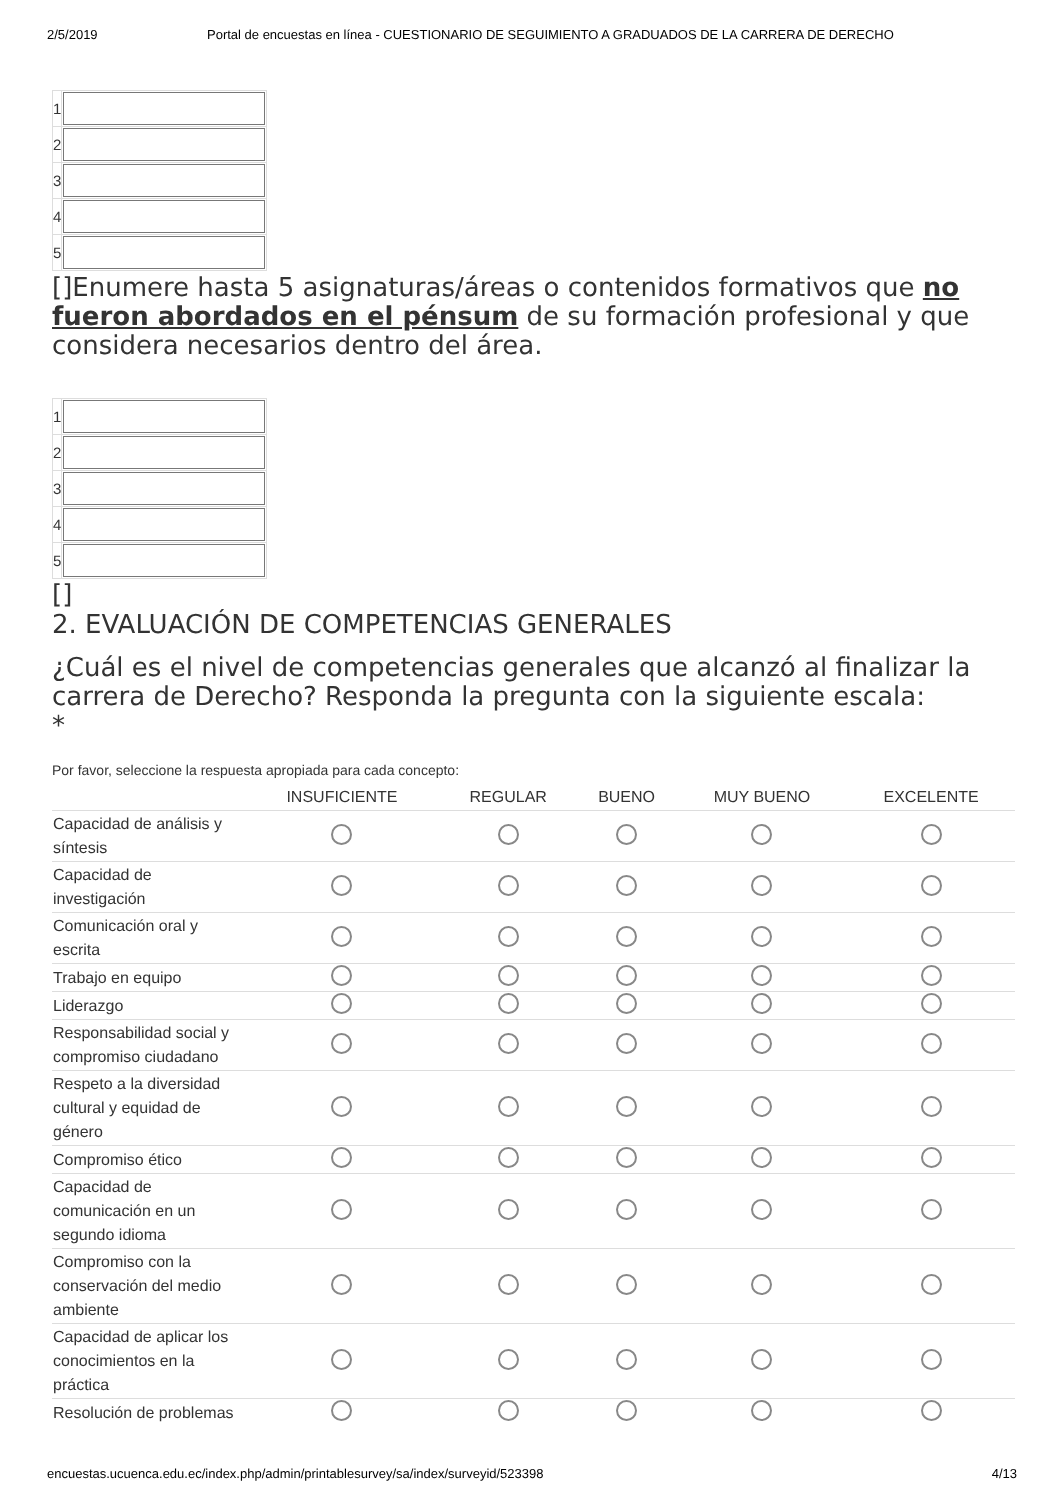2/5/2019 Portal de encuestas en línea - CUESTIONARIO DE SEGUIMIENTO A GRADUADOS DE LA CARRERA DE DERECHO
| 1 | |
| 2 | |
| 3 | |
| 4 | |
| 5 | |
[]Enumere hasta 5 asignaturas/áreas o contenidos formativos que no fueron abordados en el pénsum de su formación profesional y que considera necesarios dentro del área.
| 1 | |
| 2 | |
| 3 | |
| 4 | |
| 5 | |
[]
2. EVALUACIÓN DE COMPETENCIAS GENERALES
¿Cuál es el nivel de competencias generales que alcanzó al finalizar la carrera de Derecho? Responda la pregunta con la siguiente escala:
*
Por favor, seleccione la respuesta apropiada para cada concepto:
| | INSUFICIENTE | REGULAR | BUENO | MUY BUENO | EXCELENTE |
| --- | --- | --- | --- | --- | --- |
| Capacidad de análisis y síntesis | | | | | |
| Capacidad de investigación | | | | | |
| Comunicación oral y escrita | | | | | |
| Trabajo en equipo | | | | | |
| Liderazgo | | | | | |
| Responsabilidad social y compromiso ciudadano | | | | | |
| Respeto a la diversidad cultural y equidad de género | | | | | |
| Compromiso ético | | | | | |
| Capacidad de comunicación en un segundo idioma | | | | | |
| Compromiso con la conservación del medio ambiente | | | | | |
| Capacidad de aplicar los conocimientos en la práctica | | | | | |
| Resolución de problemas | | | | | |
encuestas.ucuenca.edu.ec/index.php/admin/printablesurvey/sa/index/surveyid/523398 4/13